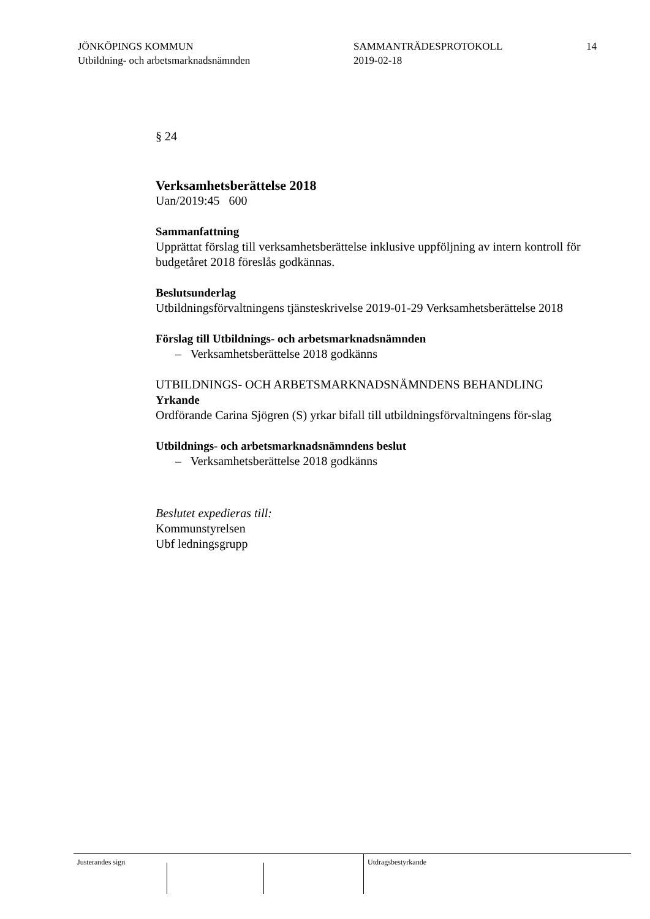JÖNKÖPINGS KOMMUN
Utbildning- och arbetsmarknadsnämnden
SAMMANTRÄDESPROTOKOLL
2019-02-18
14
§ 24
Verksamhetsberättelse 2018
Uan/2019:45 600
Sammanfattning
Upprättat förslag till verksamhetsberättelse inklusive uppföljning av intern kontroll för budgetåret 2018 föreslås godkännas.
Beslutsunderlag
Utbildningsförvaltningens tjänsteskrivelse 2019-01-29 Verksamhetsberättelse 2018
Förslag till Utbildnings- och arbetsmarknadsnämnden
– Verksamhetsberättelse 2018 godkänns
UTBILDNINGS- OCH ARBETSMARKNADSNÄMNDENS BEHANDLING
Yrkande
Ordförande Carina Sjögren (S) yrkar bifall till utbildningsförvaltningens för-slag
Utbildnings- och arbetsmarknadsnämndens beslut
– Verksamhetsberättelse 2018 godkänns
Beslutet expedieras till:
Kommunstyrelsen
Ubf ledningsgrupp
Justerandes sign Utdragsbestyrkande